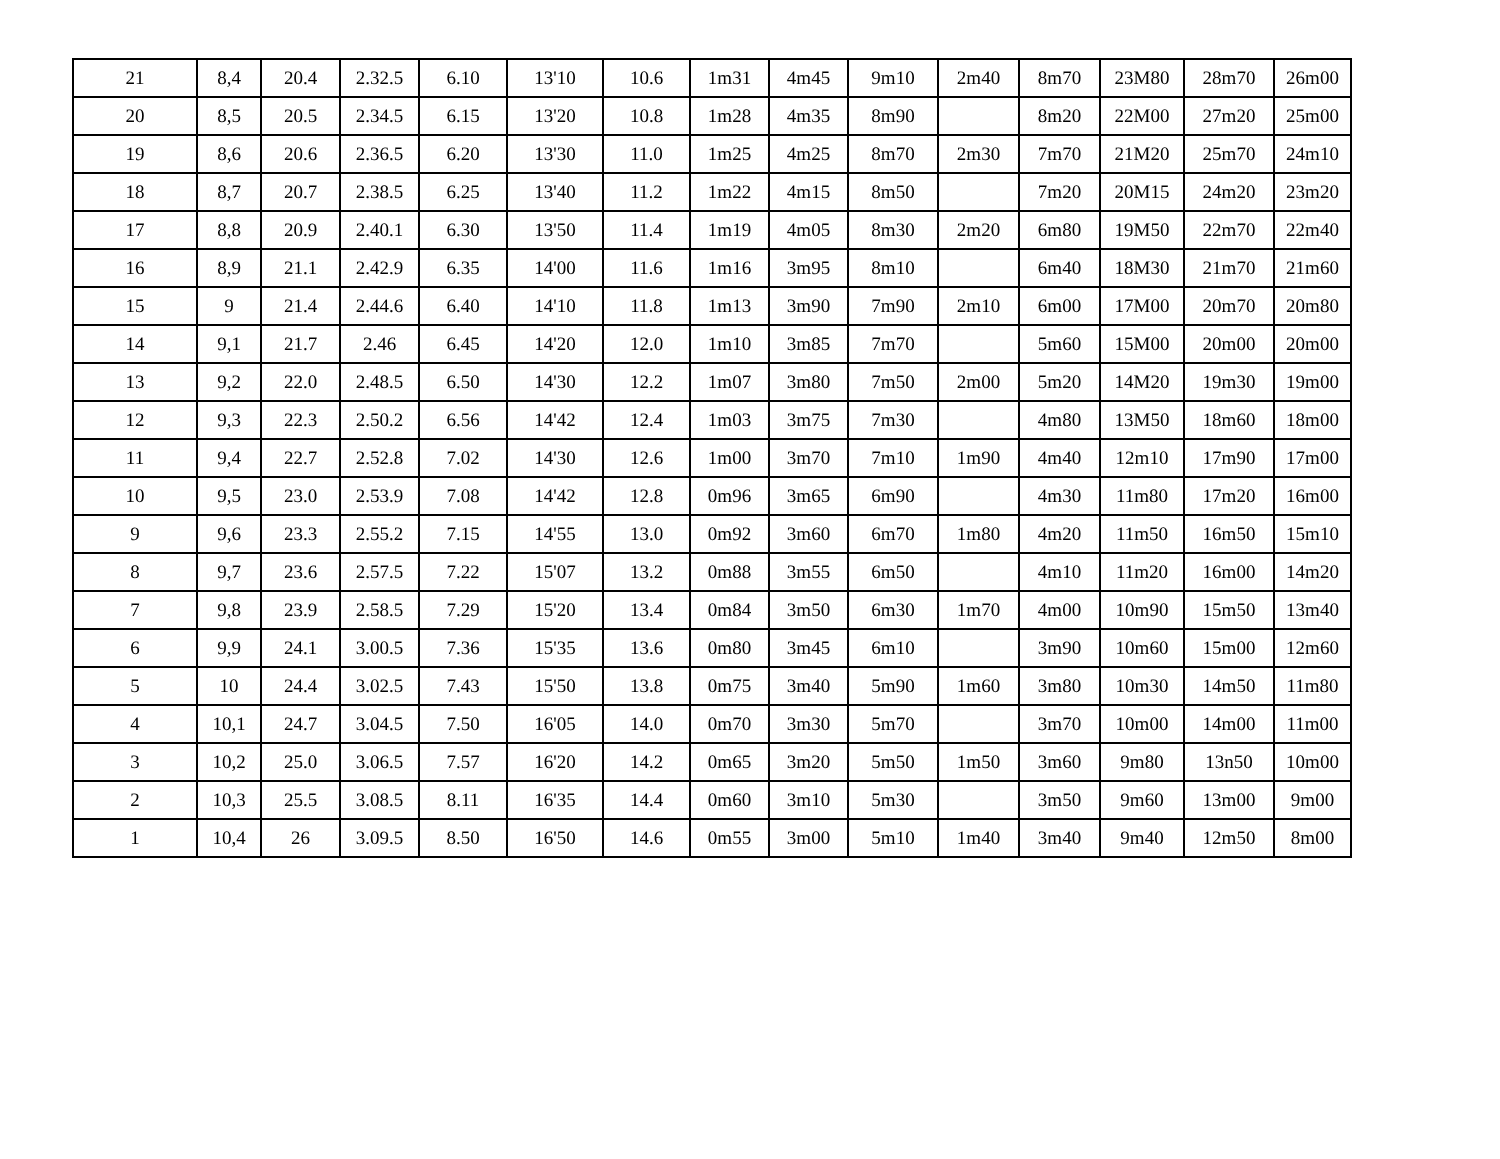| 21 | 8,4 | 20.4 | 2.32.5 | 6.10 | 13'10 | 10.6 | 1m31 | 4m45 | 9m10 | 2m40 | 8m70 | 23M80 | 28m70 | 26m00 |
| 20 | 8,5 | 20.5 | 2.34.5 | 6.15 | 13'20 | 10.8 | 1m28 | 4m35 | 8m90 | | 8m20 | 22M00 | 27m20 | 25m00 |
| 19 | 8,6 | 20.6 | 2.36.5 | 6.20 | 13'30 | 11.0 | 1m25 | 4m25 | 8m70 | 2m30 | 7m70 | 21M20 | 25m70 | 24m10 |
| 18 | 8,7 | 20.7 | 2.38.5 | 6.25 | 13'40 | 11.2 | 1m22 | 4m15 | 8m50 | | 7m20 | 20M15 | 24m20 | 23m20 |
| 17 | 8,8 | 20.9 | 2.40.1 | 6.30 | 13'50 | 11.4 | 1m19 | 4m05 | 8m30 | 2m20 | 6m80 | 19M50 | 22m70 | 22m40 |
| 16 | 8,9 | 21.1 | 2.42.9 | 6.35 | 14'00 | 11.6 | 1m16 | 3m95 | 8m10 | | 6m40 | 18M30 | 21m70 | 21m60 |
| 15 | 9 | 21.4 | 2.44.6 | 6.40 | 14'10 | 11.8 | 1m13 | 3m90 | 7m90 | 2m10 | 6m00 | 17M00 | 20m70 | 20m80 |
| 14 | 9,1 | 21.7 | 2.46 | 6.45 | 14'20 | 12.0 | 1m10 | 3m85 | 7m70 | | 5m60 | 15M00 | 20m00 | 20m00 |
| 13 | 9,2 | 22.0 | 2.48.5 | 6.50 | 14'30 | 12.2 | 1m07 | 3m80 | 7m50 | 2m00 | 5m20 | 14M20 | 19m30 | 19m00 |
| 12 | 9,3 | 22.3 | 2.50.2 | 6.56 | 14'42 | 12.4 | 1m03 | 3m75 | 7m30 | | 4m80 | 13M50 | 18m60 | 18m00 |
| 11 | 9,4 | 22.7 | 2.52.8 | 7.02 | 14'30 | 12.6 | 1m00 | 3m70 | 7m10 | 1m90 | 4m40 | 12m10 | 17m90 | 17m00 |
| 10 | 9,5 | 23.0 | 2.53.9 | 7.08 | 14'42 | 12.8 | 0m96 | 3m65 | 6m90 | | 4m30 | 11m80 | 17m20 | 16m00 |
| 9 | 9,6 | 23.3 | 2.55.2 | 7.15 | 14'55 | 13.0 | 0m92 | 3m60 | 6m70 | 1m80 | 4m20 | 11m50 | 16m50 | 15m10 |
| 8 | 9,7 | 23.6 | 2.57.5 | 7.22 | 15'07 | 13.2 | 0m88 | 3m55 | 6m50 | | 4m10 | 11m20 | 16m00 | 14m20 |
| 7 | 9,8 | 23.9 | 2.58.5 | 7.29 | 15'20 | 13.4 | 0m84 | 3m50 | 6m30 | 1m70 | 4m00 | 10m90 | 15m50 | 13m40 |
| 6 | 9,9 | 24.1 | 3.00.5 | 7.36 | 15'35 | 13.6 | 0m80 | 3m45 | 6m10 | | 3m90 | 10m60 | 15m00 | 12m60 |
| 5 | 10 | 24.4 | 3.02.5 | 7.43 | 15'50 | 13.8 | 0m75 | 3m40 | 5m90 | 1m60 | 3m80 | 10m30 | 14m50 | 11m80 |
| 4 | 10,1 | 24.7 | 3.04.5 | 7.50 | 16'05 | 14.0 | 0m70 | 3m30 | 5m70 | | 3m70 | 10m00 | 14m00 | 11m00 |
| 3 | 10,2 | 25.0 | 3.06.5 | 7.57 | 16'20 | 14.2 | 0m65 | 3m20 | 5m50 | 1m50 | 3m60 | 9m80 | 13n50 | 10m00 |
| 2 | 10,3 | 25.5 | 3.08.5 | 8.11 | 16'35 | 14.4 | 0m60 | 3m10 | 5m30 | | 3m50 | 9m60 | 13m00 | 9m00 |
| 1 | 10,4 | 26 | 3.09.5 | 8.50 | 16'50 | 14.6 | 0m55 | 3m00 | 5m10 | 1m40 | 3m40 | 9m40 | 12m50 | 8m00 |